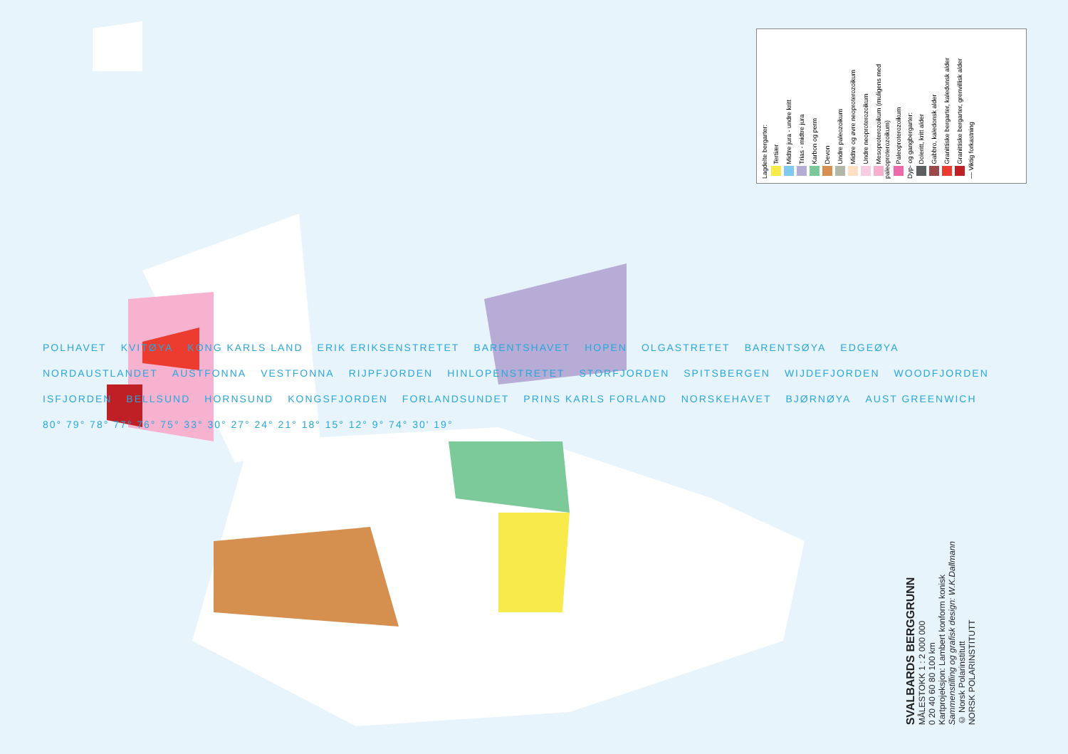Lagdelte bergarter:
Tertiær
Midtre jura - undre kritt
Trias - midtre jura
Karbon og perm
Devon
Undre paleozoikum
Midtre og øvre neoproterozoikum
Undre neoproterozoikum
Mesoproterozoikum (muligens med paleoproterozoikum)
Paleoproterozoikum
Dyp- og gangbergarter:
Doleritt, kritt alder
Gabbro, kaledonsk alder
Granittiske bergarter, kaledonsk alder
Granittiske bergarter, grenvillisk alder
— Viktig forkastning
POLHAVET KVITØYA KONG KARLS LAND ERIK ERIKSENSTRETET BARENTSHAVET HOPEN OLGASTRETET BARENTSØYA EDGEØYA NORDAUSTLANDET AUSTFONNA VESTFONNA RIJPFJORDEN HINLOPENSTRETET STORFJORDEN SPITSBERGEN WIJDEFJORDEN WOODFJORDEN ISFJORDEN BELLSUND HORNSUND KONGSFJORDEN FORLANDSUNDET PRINS KARLS FORLAND NORSKEHAVET BJØRNØYA AUST GREENWICH 80° 79° 78° 77° 76° 75° 33° 30° 27° 24° 21° 18° 15° 12° 9° 74° 30' 19°
SVALBARDS BERGGRUNN
MÅLESTOKK 1 : 2 000 000
0 20 40 60 80 100 km
Kartprojeksjon: Lambert konform konisk
Sammenstilling og grafisk design: W.K.Dallmann
© Norsk Polarinstitutt
NORSK POLARINSTITUTT